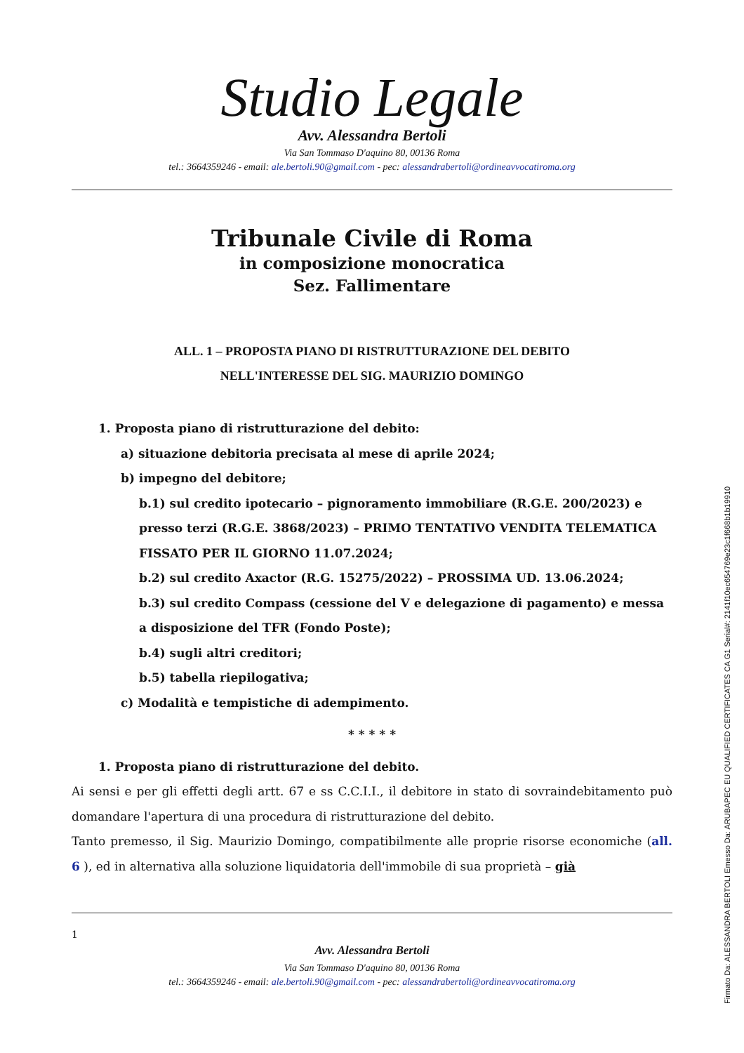Studio Legale
Avv. Alessandra Bertoli
Via San Tommaso D'aquino 80, 00136 Roma
tel.: 3664359246 - email: ale.bertoli.90@gmail.com - pec: alessandrabertoli@ordineavvocatiroma.org
Tribunale Civile di Roma
in composizione monocratica
Sez. Fallimentare
ALL. 1 – PROPOSTA PIANO DI RISTRUTTURAZIONE DEL DEBITO
NELL'INTERESSE DEL SIG. MAURIZIO DOMINGO
1. Proposta piano di ristrutturazione del debito:
a) situazione debitoria precisata al mese di aprile 2024;
b) impegno del debitore;
b.1) sul credito ipotecario – pignoramento immobiliare (R.G.E. 200/2023) e presso terzi (R.G.E. 3868/2023) – PRIMO TENTATIVO VENDITA TELEMATICA FISSATO PER IL GIORNO 11.07.2024;
b.2) sul credito Axactor (R.G. 15275/2022) – PROSSIMA UD. 13.06.2024;
b.3) sul credito Compass (cessione del V e delegazione di pagamento) e messa a disposizione del TFR (Fondo Poste);
b.4) sugli altri creditori;
b.5) tabella riepilogativa;
c) Modalità e tempistiche di adempimento.
* * * * *
1. Proposta piano di ristrutturazione del debito.
Ai sensi e per gli effetti degli artt. 67 e ss C.C.I.I., il debitore in stato di sovraindebitamento può domandare l'apertura di una procedura di ristrutturazione del debito.
Tanto premesso, il Sig. Maurizio Domingo, compatibilmente alle proprie risorse economiche (all. 6 ), ed in alternativa alla soluzione liquidatoria dell'immobile di sua proprietà – già
1
Avv. Alessandra Bertoli
Via San Tommaso D'aquino 80, 00136 Roma
tel.: 3664359246 - email: ale.bertoli.90@gmail.com - pec: alessandrabertoli@ordineavvocatiroma.org
Firmato Da: ALESSANDRA BERTOLI Emesso Da: ARUBAPEC EU QUALIFIED CERTIFICATES CA G1 Serial#: 2141f10ec654769e23c1f668b1b19910